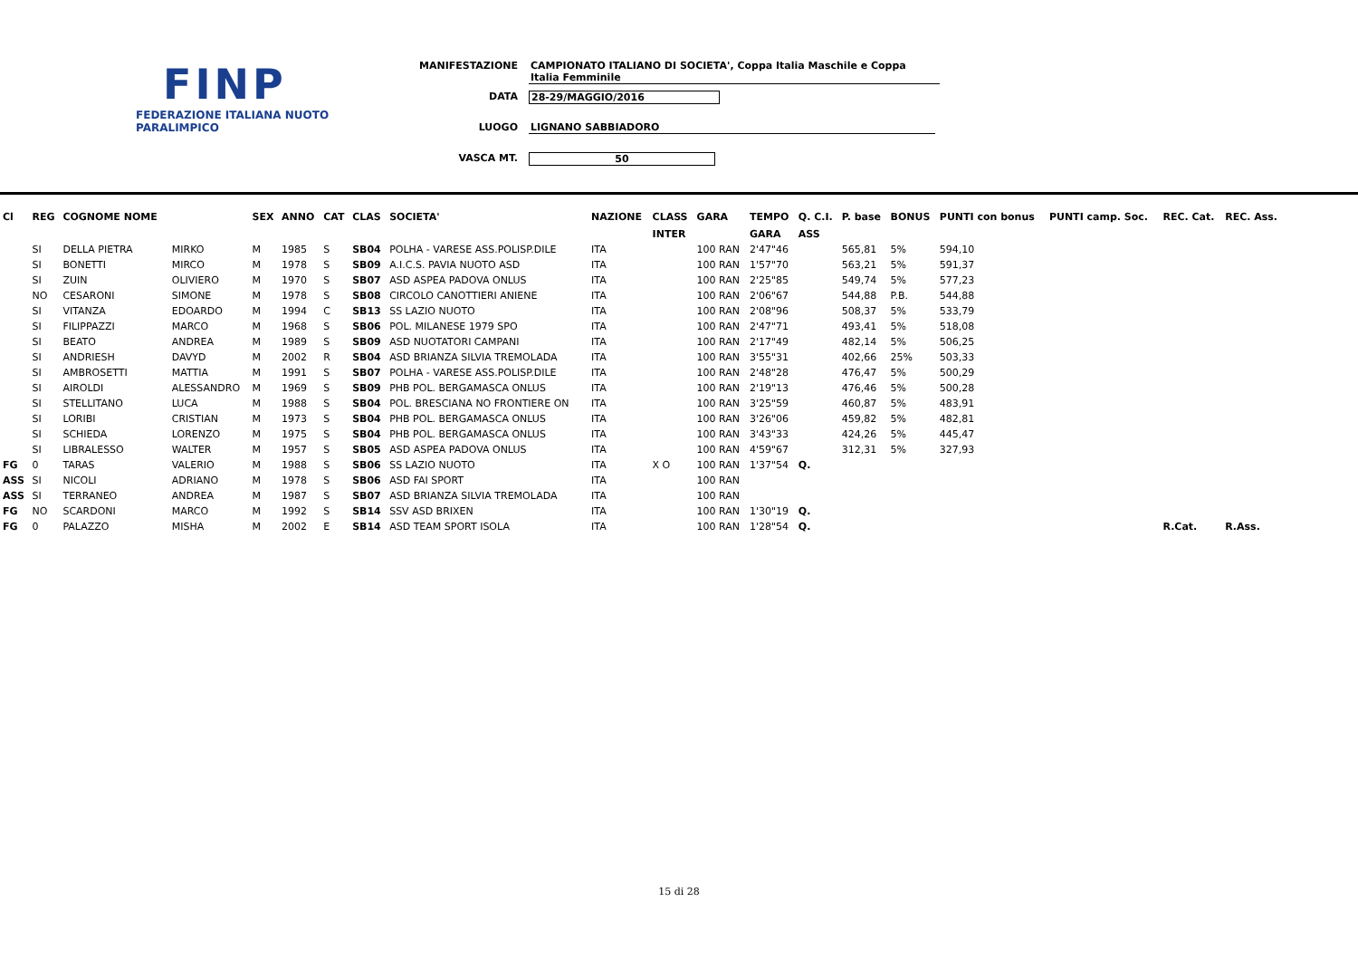FINP
FEDERAZIONE ITALIANA NUOTO PARALIMPICO
MANIFESTAZIONE CAMPIONATO ITALIANO DI SOCIETA', Coppa Italia Maschile e Coppa Italia Femminile
DATA 28-29/MAGGIO/2016
LUOGO LIGNANO SABBIADORO
VASCA MT. 50
| Cl | REG | COGNOME NOME | | SEX | ANNO | CAT | CLAS | SOCIETA' | NAZIONE | CLASS | GARA | TEMPO | Q. C.I. | P. base | BONUS | PUNTI con bonus | PUNTI camp. Soc. | REC. Cat. | REC. Ass. |
| --- | --- | --- | --- | --- | --- | --- | --- | --- | --- | --- | --- | --- | --- | --- | --- | --- | --- | --- | --- |
| | | | | | | | | | | INTER | | GARA | ASS | | | | | | |
| | SI | DELLA PIETRA | MIRKO | M | 1985 | S | SB04 | POLHA - VARESE ASS.POLISP.DILE | ITA | | 100 RAN | 2'47"46 | | 565,81 | 5% | 594,10 | | | |
| | SI | BONETTI | MIRCO | M | 1978 | S | SB09 | A.I.C.S. PAVIA NUOTO ASD | ITA | | 100 RAN | 1'57"70 | | 563,21 | 5% | 591,37 | | | |
| | SI | ZUIN | OLIVIERO | M | 1970 | S | SB07 | ASD ASPEA PADOVA ONLUS | ITA | | 100 RAN | 2'25"85 | | 549,74 | 5% | 577,23 | | | |
| | NO | CESARONI | SIMONE | M | 1978 | S | SB08 | CIRCOLO CANOTTIERI ANIENE | ITA | | 100 RAN | 2'06"67 | | 544,88 | P.B. | 544,88 | | | |
| | SI | VITANZA | EDOARDO | M | 1994 | C | SB13 | SS LAZIO NUOTO | ITA | | 100 RAN | 2'08"96 | | 508,37 | 5% | 533,79 | | | |
| | SI | FILIPPAZZI | MARCO | M | 1968 | S | SB06 | POL. MILANESE 1979 SPO | ITA | | 100 RAN | 2'47"71 | | 493,41 | 5% | 518,08 | | | |
| | SI | BEATO | ANDREA | M | 1989 | S | SB09 | ASD NUOTATORI CAMPANI | ITA | | 100 RAN | 2'17"49 | | 482,14 | 5% | 506,25 | | | |
| | SI | ANDRIESH | DAVYD | M | 2002 | R | SB04 | ASD BRIANZA SILVIA TREMOLADA | ITA | | 100 RAN | 3'55"31 | | 402,66 | 25% | 503,33 | | | |
| | SI | AMBROSETTI | MATTIA | M | 1991 | S | SB07 | POLHA - VARESE ASS.POLISP.DILE | ITA | | 100 RAN | 2'48"28 | | 476,47 | 5% | 500,29 | | | |
| | SI | AIROLDI | ALESSANDRO | M | 1969 | S | SB09 | PHB POL. BERGAMASCA ONLUS | ITA | | 100 RAN | 2'19"13 | | 476,46 | 5% | 500,28 | | | |
| | SI | STELLITANO | LUCA | M | 1988 | S | SB04 | POL. BRESCIANA NO FRONTIERE ON | ITA | | 100 RAN | 3'25"59 | | 460,87 | 5% | 483,91 | | | |
| | SI | LORIBI | CRISTIAN | M | 1973 | S | SB04 | PHB POL. BERGAMASCA ONLUS | ITA | | 100 RAN | 3'26"06 | | 459,82 | 5% | 482,81 | | | |
| | SI | SCHIEDA | LORENZO | M | 1975 | S | SB04 | PHB POL. BERGAMASCA ONLUS | ITA | | 100 RAN | 3'43"33 | | 424,26 | 5% | 445,47 | | | |
| | SI | LIBRALESSO | WALTER | M | 1957 | S | SB05 | ASD ASPEA PADOVA ONLUS | ITA | | 100 RAN | 4'59"67 | | 312,31 | 5% | 327,93 | | | |
| FG | 0 | TARAS | VALERIO | M | 1988 | S | SB06 | SS LAZIO NUOTO | ITA | X O | 100 RAN | 1'37"54 | Q. | | | | | | |
| ASS | SI | NICOLI | ADRIANO | M | 1978 | S | SB06 | ASD FAI SPORT | ITA | | 100 RAN | | | | | | | | |
| ASS | SI | TERRANEO | ANDREA | M | 1987 | S | SB07 | ASD BRIANZA SILVIA TREMOLADA | ITA | | 100 RAN | | | | | | | | |
| FG | NO | SCARDONI | MARCO | M | 1992 | S | SB14 | SSV ASD BRIXEN | ITA | | 100 RAN | 1'30"19 | Q. | | | | | | |
| FG | 0 | PALAZZO | MISHA | M | 2002 | E | SB14 | ASD TEAM SPORT ISOLA | ITA | | 100 RAN | 1'28"54 | Q. | | | | | R.Cat. | R.Ass. |
15 di 28